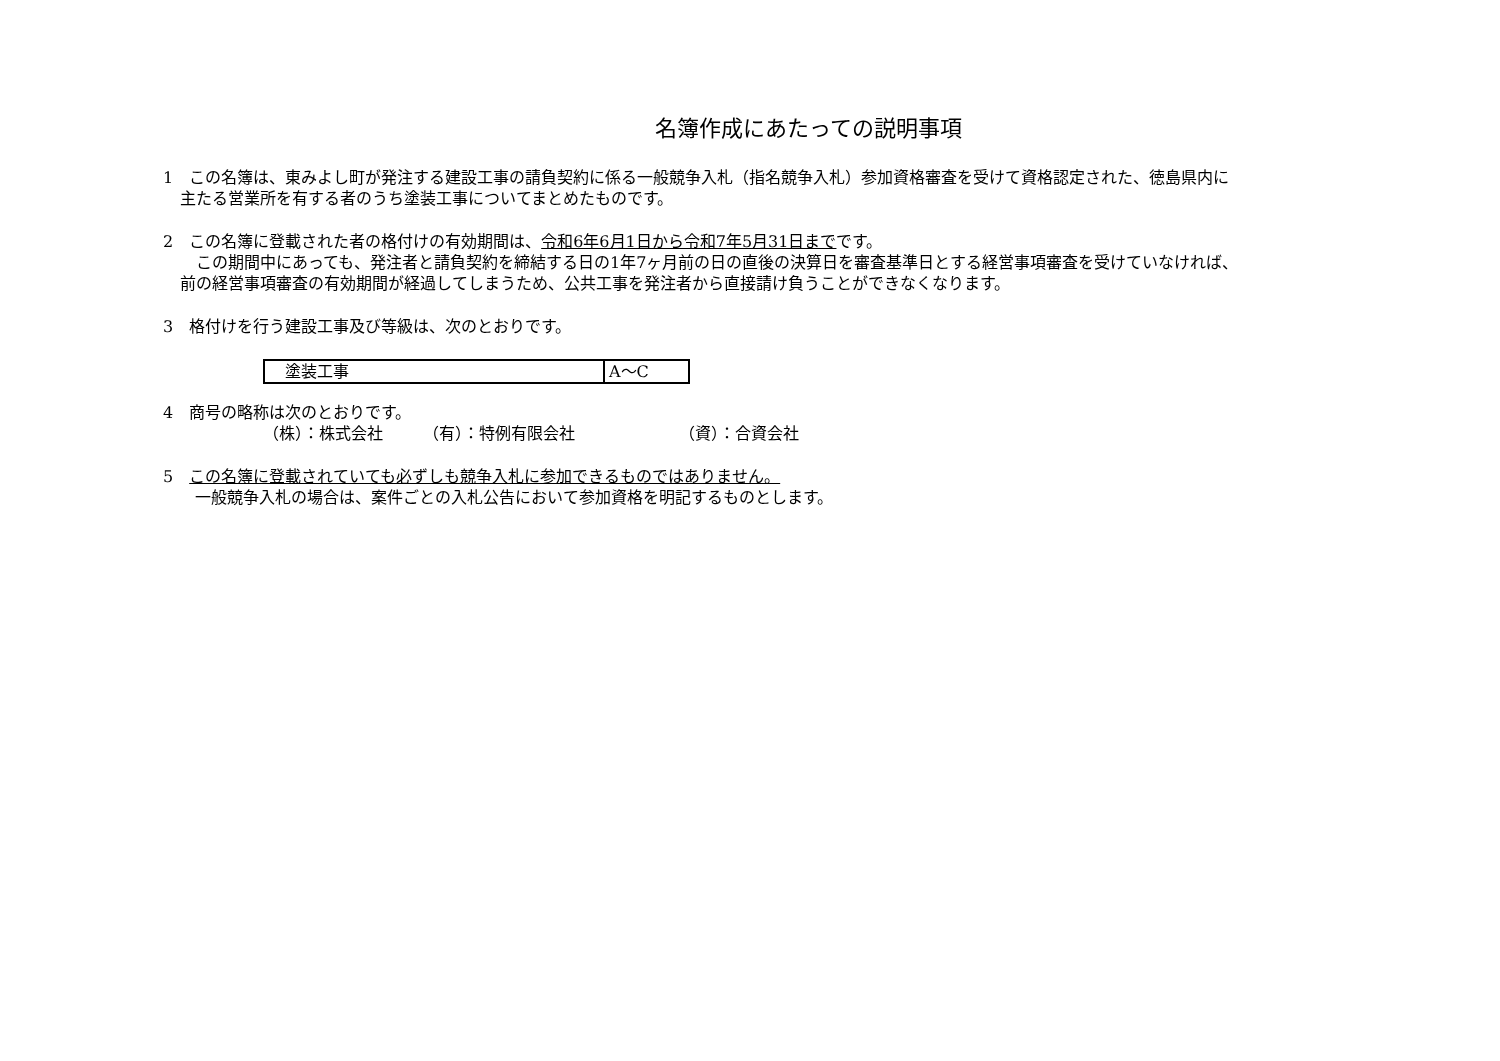名簿作成にあたっての説明事項
1　この名簿は、東みよし町が発注する建設工事の請負契約に係る一般競争入札（指名競争入札）参加資格審査を受けて資格認定された、徳島県内に
主たる営業所を有する者のうち塗装工事についてまとめたものです。
2　この名簿に登載された者の格付けの有効期間は、令和6年6月1日から令和7年5月31日までです。
　この期間中にあっても、発注者と請負契約を締結する日の1年7ヶ月前の日の直後の決算日を審査基準日とする経営事項審査を受けていなければ、
前の経営事項審査の有効期間が経過してしまうため、公共工事を発注者から直接請け負うことができなくなります。
3　格付けを行う建設工事及び等級は、次のとおりです。
| 塗装工事 | A～C |
4　商号の略称は次のとおりです。
（株）：株式会社　　　（有）：特例有限会社　　　　　　　（資）：合資会社
5　この名簿に登載されていても必ずしも競争入札に参加できるものではありません。
　　一般競争入札の場合は、案件ごとの入札公告において参加資格を明記するものとします。